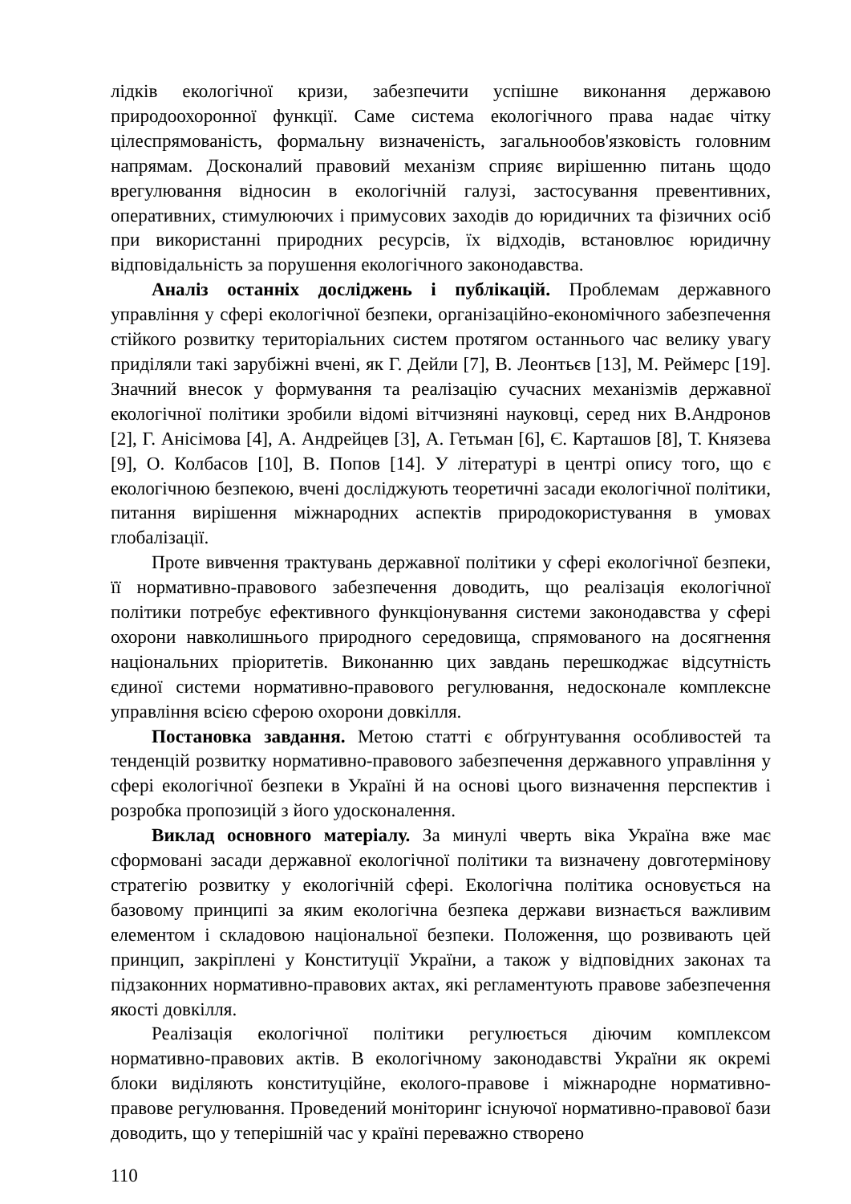лідків екологічної кризи, забезпечити успішне виконання державою природоохоронної функції. Саме система екологічного права надає чітку цілеспрямованість, формальну визначеність, загальнообов'язковість головним напрямам. Досконалий правовий механізм сприяє вирішенню питань щодо врегулювання відносин в екологічній галузі, застосування превентивних, оперативних, стимулюючих і примусових заходів до юридичних та фізичних осіб при використанні природних ресурсів, їх відходів, встановлює юридичну відповідальність за порушення екологічного законодавства.
Аналіз останніх досліджень і публікацій. Проблемам державного управління у сфері екологічної безпеки, організаційно-економічного забезпечення стійкого розвитку територіальних систем протягом останнього час велику увагу приділяли такі зарубіжні вчені, як Г. Дейли [7], В. Леонтьєв [13], М. Реймерс [19]. Значний внесок у формування та реалізацію сучасних механізмів державної екологічної політики зробили відомі вітчизняні науковці, серед них В.Андронов [2], Г. Анісімова [4], А. Андрейцев [3], А. Гетьман [6], Є. Карташов [8], Т. Князева [9], О. Колбасов [10], В. Попов [14]. У літературі в центрі опису того, що є екологічною безпекою, вчені досліджують теоретичні засади екологічної політики, питання вирішення міжнародних аспектів природокористування в умовах глобалізації.
Проте вивчення трактувань державної політики у сфері екологічної безпеки, її нормативно-правового забезпечення доводить, що реалізація екологічної політики потребує ефективного функціонування системи законодавства у сфері охорони навколишнього природного середовища, спрямованого на досягнення національних пріоритетів. Виконанню цих завдань перешкоджає відсутність єдиної системи нормативно-правового регулювання, недосконале комплексне управління всією сферою охорони довкілля.
Постановка завдання. Метою статті є обґрунтування особливостей та тенденцій розвитку нормативно-правового забезпечення державного управління у сфері екологічної безпеки в Україні й на основі цього визначення перспектив і розробка пропозицій з його удосконалення.
Виклад основного матеріалу. За минулі чверть віка Україна вже має сформовані засади державної екологічної політики та визначену довготермінову стратегію розвитку у екологічній сфері. Екологічна політика основується на базовому принципі за яким екологічна безпека держави визнається важливим елементом і складовою національної безпеки. Положення, що розвивають цей принцип, закріплені у Конституції України, а також у відповідних законах та підзаконних нормативно-правових актах, які регламентують правове забезпечення якості довкілля.
Реалізація екологічної політики регулюється діючим комплексом нормативно-правових актів. В екологічному законодавстві України як окремі блоки виділяють конституційне, еколого-правове і міжнародне нормативно-правове регулювання. Проведений моніторинг існуючої нормативно-правової бази доводить, що у теперішній час у країні переважно створено
110